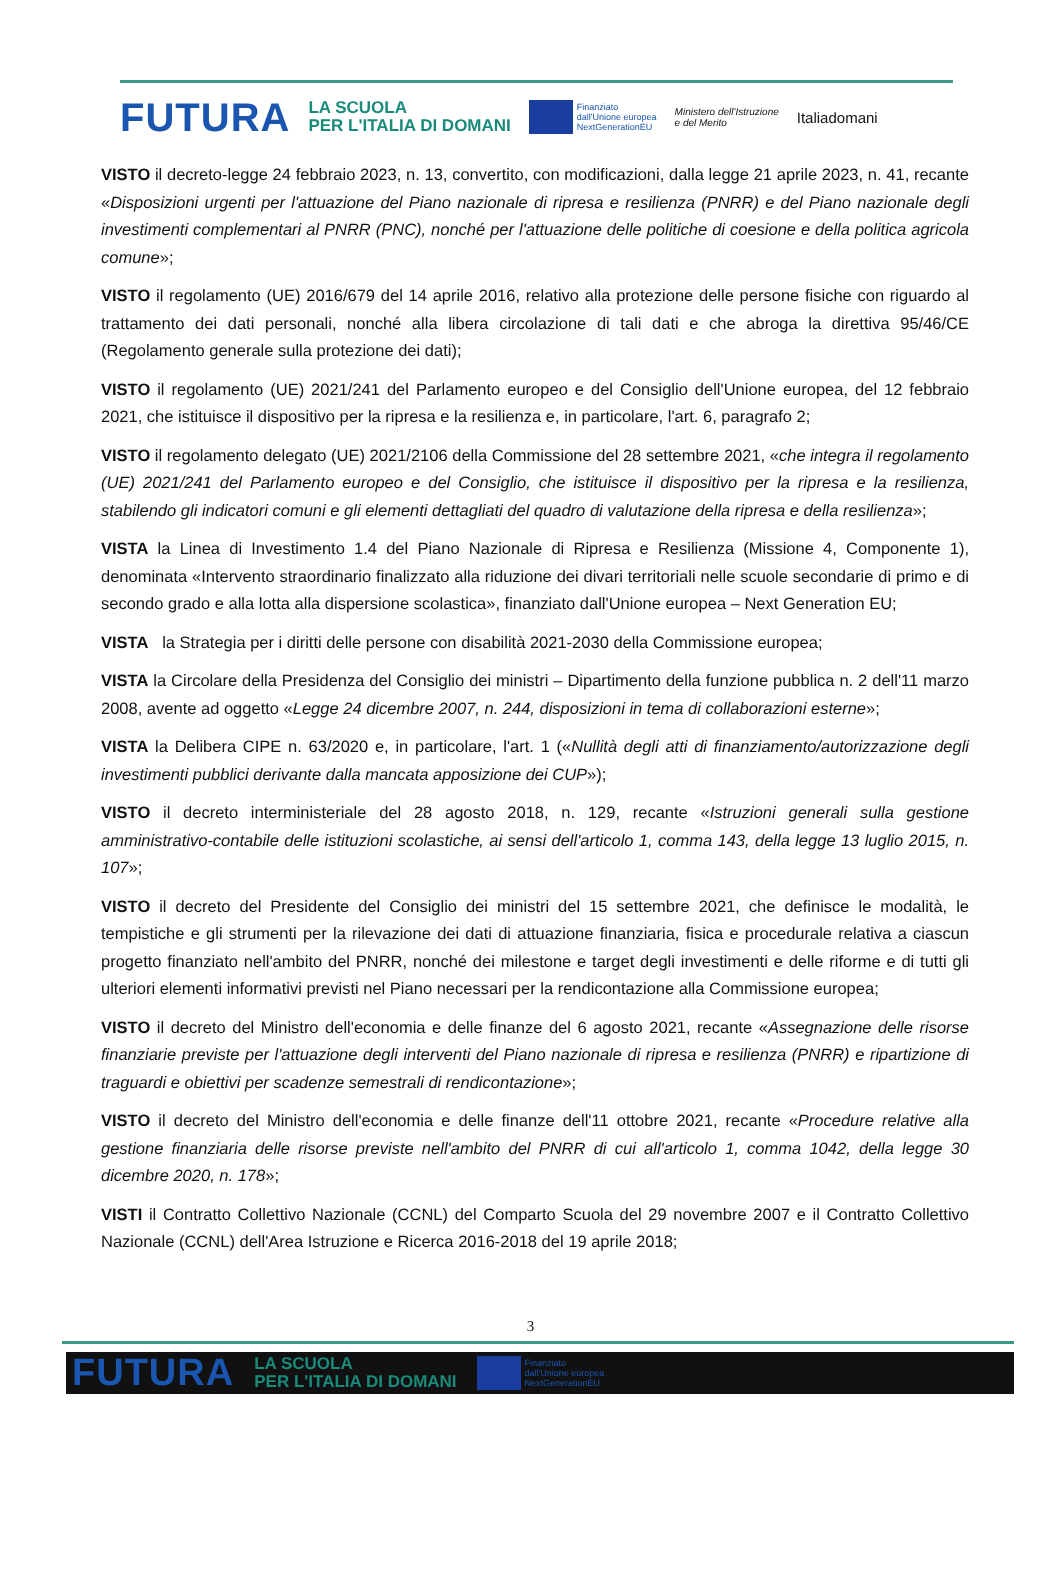FUTURA LA SCUOLA
PER L'ITALIA DI DOMANI Finanziato
dall'Unione europea
NextGenerationEU Ministero dell'Istruzione
e del Merito Italiadomani
VISTO il decreto-legge 24 febbraio 2023, n. 13, convertito, con modificazioni, dalla legge 21 aprile 2023, n. 41, recante «Disposizioni urgenti per l'attuazione del Piano nazionale di ripresa e resilienza (PNRR) e del Piano nazionale degli investimenti complementari al PNRR (PNC), nonché per l'attuazione delle politiche di coesione e della politica agricola comune»;
VISTO il regolamento (UE) 2016/679 del 14 aprile 2016, relativo alla protezione delle persone fisiche con riguardo al trattamento dei dati personali, nonché alla libera circolazione di tali dati e che abroga la direttiva 95/46/CE (Regolamento generale sulla protezione dei dati);
VISTO il regolamento (UE) 2021/241 del Parlamento europeo e del Consiglio dell'Unione europea, del 12 febbraio 2021, che istituisce il dispositivo per la ripresa e la resilienza e, in particolare, l'art. 6, paragrafo 2;
VISTO il regolamento delegato (UE) 2021/2106 della Commissione del 28 settembre 2021, «che integra il regolamento (UE) 2021/241 del Parlamento europeo e del Consiglio, che istituisce il dispositivo per la ripresa e la resilienza, stabilendo gli indicatori comuni e gli elementi dettagliati del quadro di valutazione della ripresa e della resilienza»;
VISTA la Linea di Investimento 1.4 del Piano Nazionale di Ripresa e Resilienza (Missione 4, Componente 1), denominata «Intervento straordinario finalizzato alla riduzione dei divari territoriali nelle scuole secondarie di primo e di secondo grado e alla lotta alla dispersione scolastica», finanziato dall'Unione europea – Next Generation EU;
VISTA la Strategia per i diritti delle persone con disabilità 2021-2030 della Commissione europea;
VISTA la Circolare della Presidenza del Consiglio dei ministri – Dipartimento della funzione pubblica n. 2 dell'11 marzo 2008, avente ad oggetto «Legge 24 dicembre 2007, n. 244, disposizioni in tema di collaborazioni esterne»;
VISTA la Delibera CIPE n. 63/2020 e, in particolare, l'art. 1 («Nullità degli atti di finanziamento/autorizzazione degli investimenti pubblici derivante dalla mancata apposizione dei CUP»);
VISTO il decreto interministeriale del 28 agosto 2018, n. 129, recante «Istruzioni generali sulla gestione amministrativo-contabile delle istituzioni scolastiche, ai sensi dell'articolo 1, comma 143, della legge 13 luglio 2015, n. 107»;
VISTO il decreto del Presidente del Consiglio dei ministri del 15 settembre 2021, che definisce le modalità, le tempistiche e gli strumenti per la rilevazione dei dati di attuazione finanziaria, fisica e procedurale relativa a ciascun progetto finanziato nell'ambito del PNRR, nonché dei milestone e target degli investimenti e delle riforme e di tutti gli ulteriori elementi informativi previsti nel Piano necessari per la rendicontazione alla Commissione europea;
VISTO il decreto del Ministro dell'economia e delle finanze del 6 agosto 2021, recante «Assegnazione delle risorse finanziarie previste per l'attuazione degli interventi del Piano nazionale di ripresa e resilienza (PNRR) e ripartizione di traguardi e obiettivi per scadenze semestrali di rendicontazione»;
VISTO il decreto del Ministro dell'economia e delle finanze dell'11 ottobre 2021, recante «Procedure relative alla gestione finanziaria delle risorse previste nell'ambito del PNRR di cui all'articolo 1, comma 1042, della legge 30 dicembre 2020, n. 178»;
VISTI il Contratto Collettivo Nazionale (CCNL) del Comparto Scuola del 29 novembre 2007 e il Contratto Collettivo Nazionale (CCNL) dell'Area Istruzione e Ricerca 2016-2018 del 19 aprile 2018;
3
FUTURA LA SCUOLA
PER L'ITALIA DI DOMANI Finanziato
dall'Unione europea
NextGenerationEU